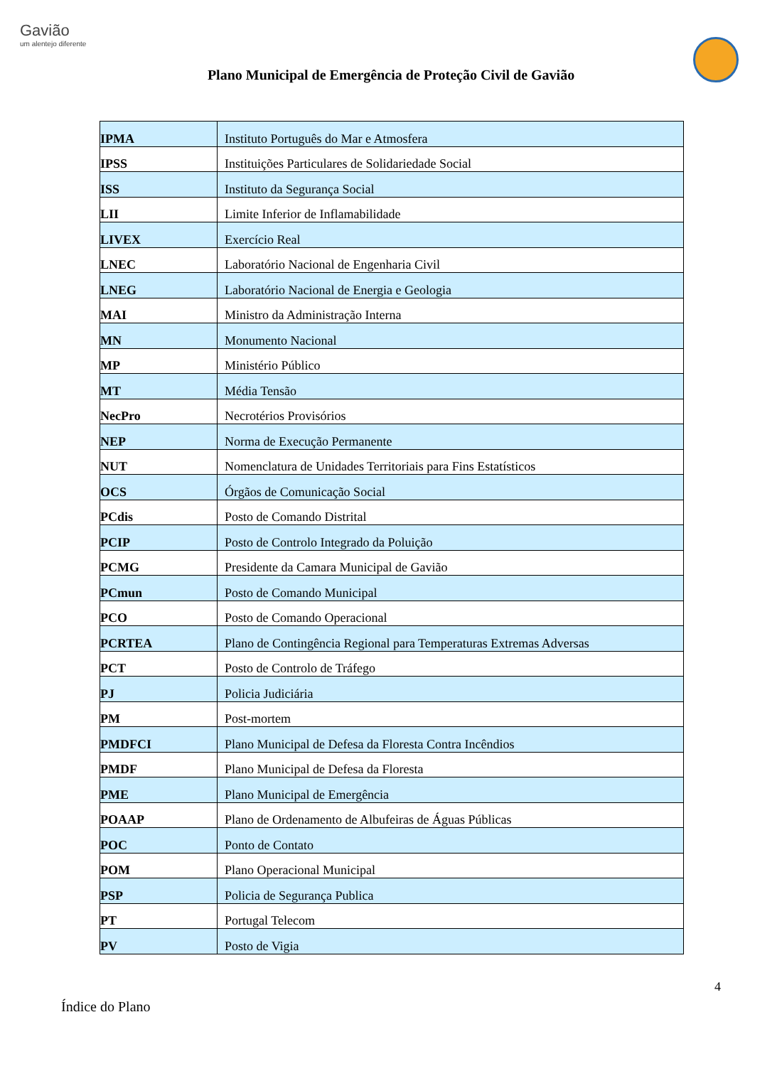Gavião
um alentejo diferente
Plano Municipal de Emergência de Proteção Civil de Gavião
| IPMA | Instituto Português do Mar e Atmosfera |
| IPSS | Instituições Particulares de Solidariedade Social |
| ISS | Instituto da Segurança Social |
| LII | Limite Inferior de Inflamabilidade |
| LIVEX | Exercício Real |
| LNEC | Laboratório Nacional de Engenharia Civil |
| LNEG | Laboratório Nacional de Energia e Geologia |
| MAI | Ministro da Administração Interna |
| MN | Monumento Nacional |
| MP | Ministério Público |
| MT | Média Tensão |
| NecPro | Necrotérios Provisórios |
| NEP | Norma de Execução Permanente |
| NUT | Nomenclatura de Unidades Territoriais para Fins Estatísticos |
| OCS | Órgãos de Comunicação Social |
| PCdis | Posto de Comando Distrital |
| PCIP | Posto de Controlo Integrado da Poluição |
| PCMG | Presidente da Camara Municipal de Gavião |
| PCmun | Posto de Comando Municipal |
| PCO | Posto de Comando Operacional |
| PCRTEA | Plano de Contingência Regional para Temperaturas Extremas Adversas |
| PCT | Posto de Controlo de Tráfego |
| PJ | Policia Judiciária |
| PM | Post-mortem |
| PMDFCI | Plano Municipal de Defesa da Floresta Contra Incêndios |
| PMDF | Plano Municipal de Defesa da Floresta |
| PME | Plano Municipal de Emergência |
| POAAP | Plano de Ordenamento de Albufeiras de Águas Públicas |
| POC | Ponto de Contato |
| POM | Plano Operacional Municipal |
| PSP | Policia de Segurança Publica |
| PT | Portugal Telecom |
| PV | Posto de Vigia |
4
Índice do Plano